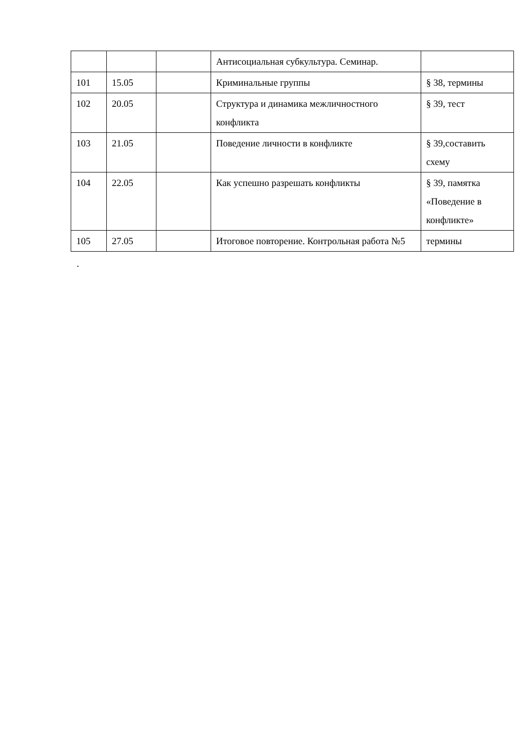| | | | Антисоциальная субкультура. Семинар. | |
| 101 | 15.05 | | Криминальные группы | § 38, термины |
| 102 | 20.05 | | Структура и динамика межличностного конфликта | § 39, тест |
| 103 | 21.05 | | Поведение личности в конфликте | § 39,составить схему |
| 104 | 22.05 | | Как успешно разрешать конфликты | § 39, памятка «Поведение в конфликте» |
| 105 | 27.05 | | Итоговое повторение. Контрольная работа №5 | термины |
.